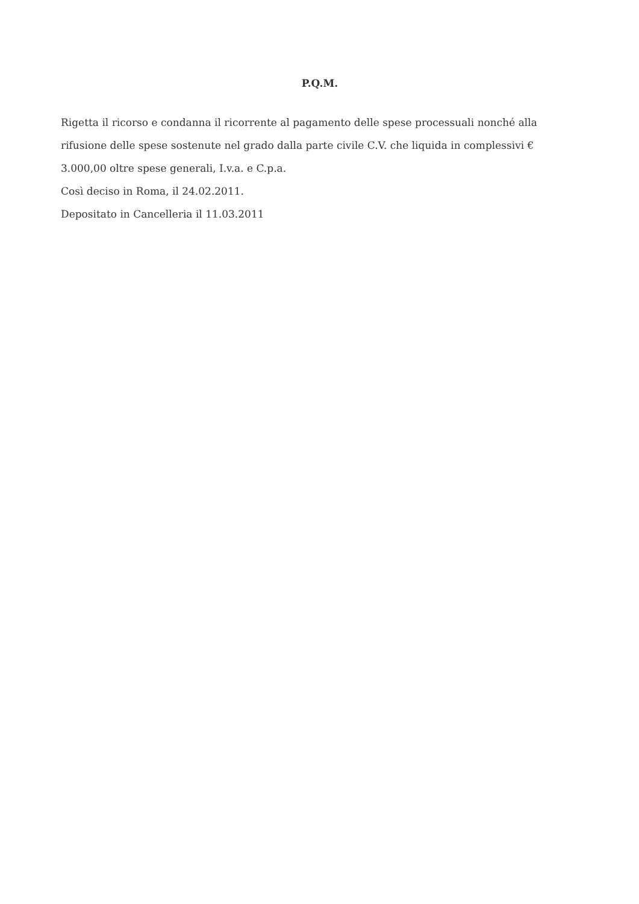P.Q.M.
Rigetta il ricorso e condanna il ricorrente al pagamento delle spese processuali nonché alla rifusione delle spese sostenute nel grado dalla parte civile C.V. che liquida in complessivi € 3.000,00 oltre spese generali, I.v.a. e C.p.a.
Così deciso in Roma, il 24.02.2011.
Depositato in Cancelleria il 11.03.2011